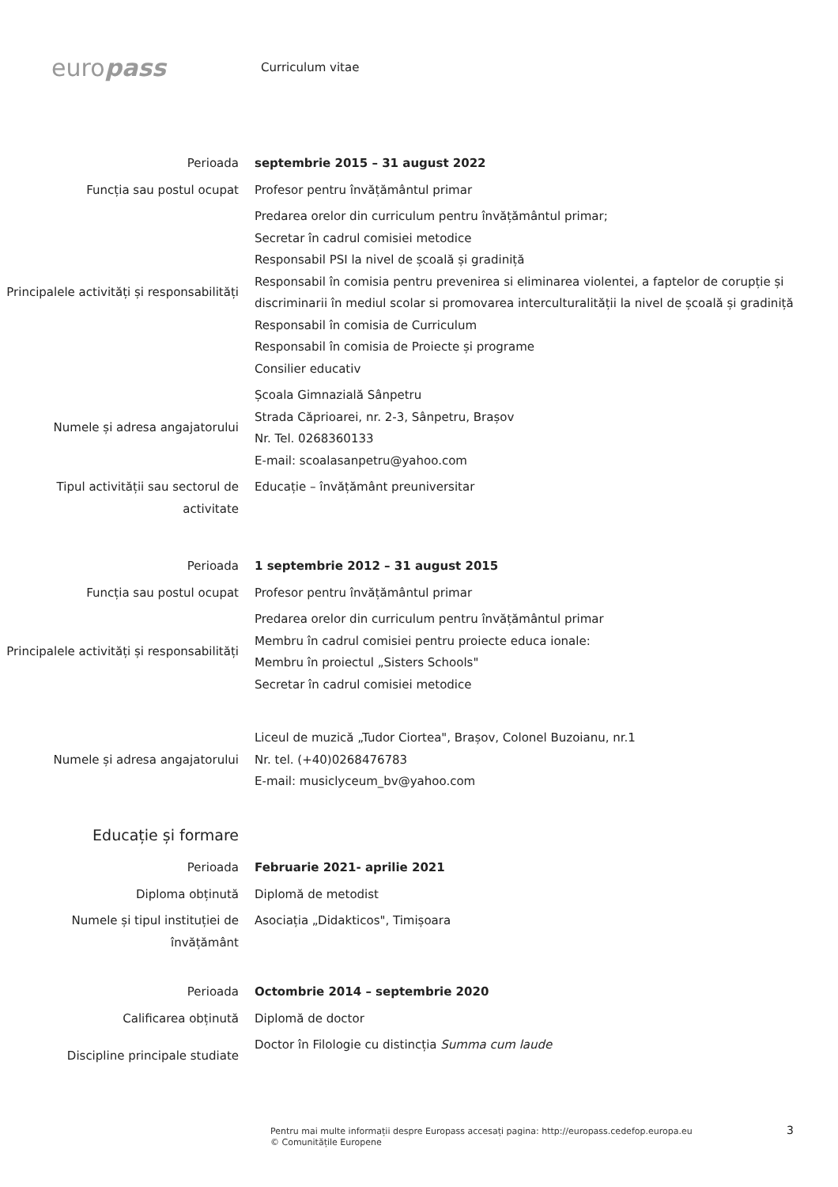europass
Curriculum vitae
Perioada septembrie 2015 – 31 august 2022
Funcția sau postul ocupat Profesor pentru învățământul primar
Principalele activități și responsabilități
Predarea orelor din curriculum pentru învățământul primar;
Secretar în cadrul comisiei metodice
Responsabil PSI la nivel de școală și gradiniță
Responsabil în comisia pentru prevenirea si eliminarea violentei, a faptelor de corupție și discriminarii în mediul scolar si promovarea interculturalității la nivel de școală și gradiniță
Responsabil în comisia de Curriculum
Responsabil în comisia de Proiecte și programe
Consilier educativ
Numele și adresa angajatorului Școala Gimnazială Sânpetru
Strada Căprioarei, nr. 2-3, Sânpetru, Brașov
Nr. Tel. 0268360133
E-mail: scoalasanpetru@yahoo.com
Tipul activității sau sectorul de activitate
Educație – învățământ preuniversitar
Perioada 1 septembrie 2012 – 31 august 2015
Funcția sau postul ocupat Profesor pentru învățământul primar
Principalele activități și responsabilități
Predarea orelor din curriculum pentru învățământul primar
Membru în cadrul comisiei pentru proiecte educa ionale:
Membru în proiectul „Sisters Schools"
Secretar în cadrul comisiei metodice
Numele și adresa angajatorului Liceul de muzică „Tudor Ciortea", Brașov, Colonel Buzoianu, nr.1
Nr. tel. (+40)0268476783
E-mail: musiclyceum_bv@yahoo.com
Educație și formare
Perioada Februarie 2021- aprilie 2021
Diploma obținută Diplomă de metodist
Numele și tipul instituției de învățământ
Asociația „Didakticos", Timișoara
Perioada Octombrie 2014 – septembrie 2020
Calificarea obținută Diplomă de doctor
Discipline principale studiate Doctor în Filologie cu distincția Summa cum laude
Pentru mai multe informații despre Europass accesați pagina: http://europass.cedefop.europa.eu
© Comunitățile Europene
3